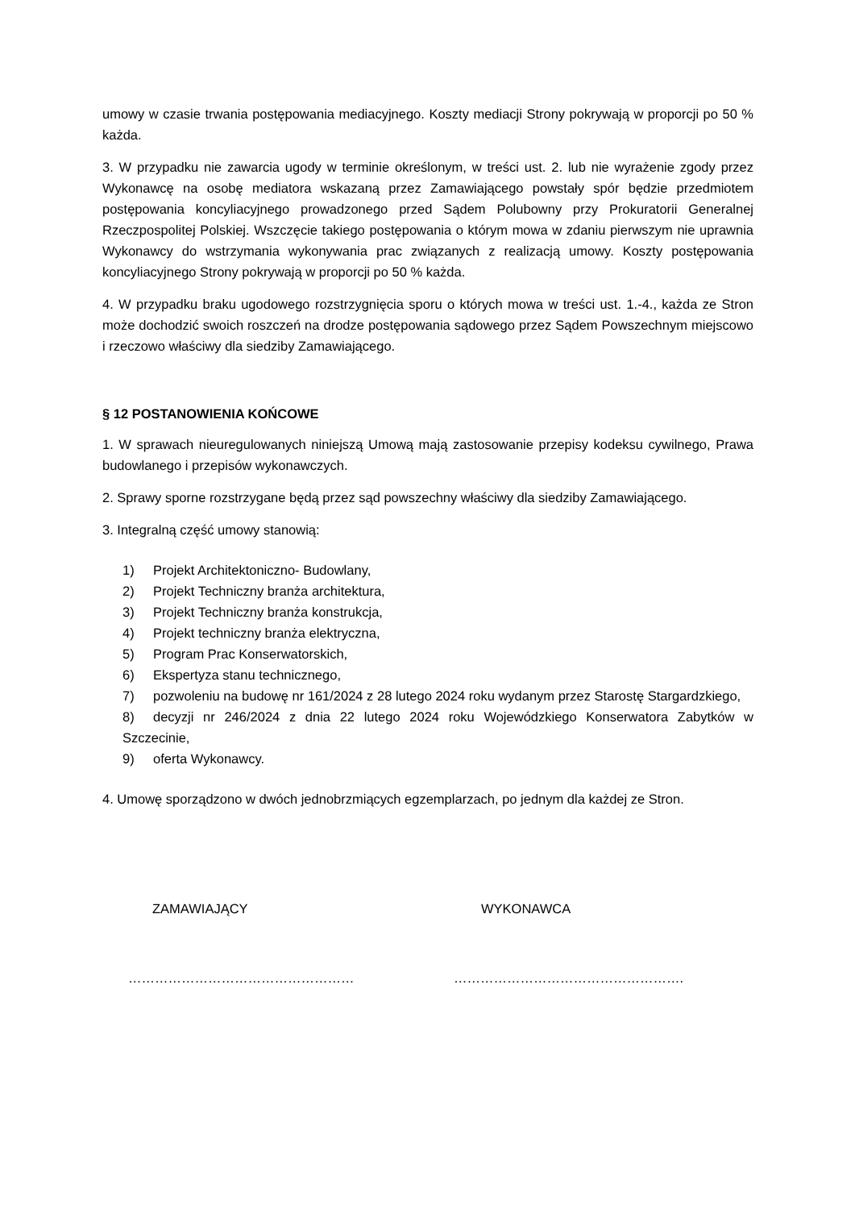umowy w czasie trwania postępowania mediacyjnego. Koszty mediacji Strony pokrywają w proporcji po 50 % każda.
3. W przypadku nie zawarcia ugody w terminie określonym, w treści ust. 2. lub nie wyrażenie zgody przez Wykonawcę na osobę mediatora wskazaną przez Zamawiającego powstały spór będzie przedmiotem postępowania koncyliacyjnego prowadzonego przed Sądem Polubowny przy Prokuratorii Generalnej Rzeczpospolitej Polskiej. Wszczęcie takiego postępowania o którym mowa w zdaniu pierwszym nie uprawnia Wykonawcy do wstrzymania wykonywania prac związanych z realizacją umowy. Koszty postępowania koncyliacyjnego Strony pokrywają w proporcji po 50 % każda.
4. W przypadku braku ugodowego rozstrzygnięcia sporu o których mowa w treści ust. 1.-4., każda ze Stron może dochodzić swoich roszczeń na drodze postępowania sądowego przez Sądem Powszechnym miejscowo i rzeczowo właściwy dla siedziby Zamawiającego.
§ 12 POSTANOWIENIA KOŃCOWE
1. W sprawach nieuregulowanych niniejszą Umową mają zastosowanie przepisy kodeksu cywilnego, Prawa budowlanego i przepisów wykonawczych.
2. Sprawy sporne rozstrzygane będą przez sąd powszechny właściwy dla siedziby Zamawiającego.
3. Integralną część umowy stanowią:
1) Projekt Architektoniczno- Budowlany,
2) Projekt Techniczny branża architektura,
3) Projekt Techniczny branża konstrukcja,
4) Projekt techniczny branża elektryczna,
5) Program Prac Konserwatorskich,
6) Ekspertyza stanu technicznego,
7) pozwoleniu na budowę nr 161/2024 z 28 lutego 2024 roku wydanym przez Starostę Stargardzkiego,
8) decyzji nr 246/2024 z dnia 22 lutego 2024 roku Wojewódzkiego Konserwatora Zabytków w Szczecinie,
9) oferta Wykonawcy.
4. Umowę sporządzono w dwóch jednobrzmiących egzemplarzach, po jednym dla każdej ze Stron.
ZAMAWIAJĄCY WYKONAWCA
…………………………………………… …………………………………………….